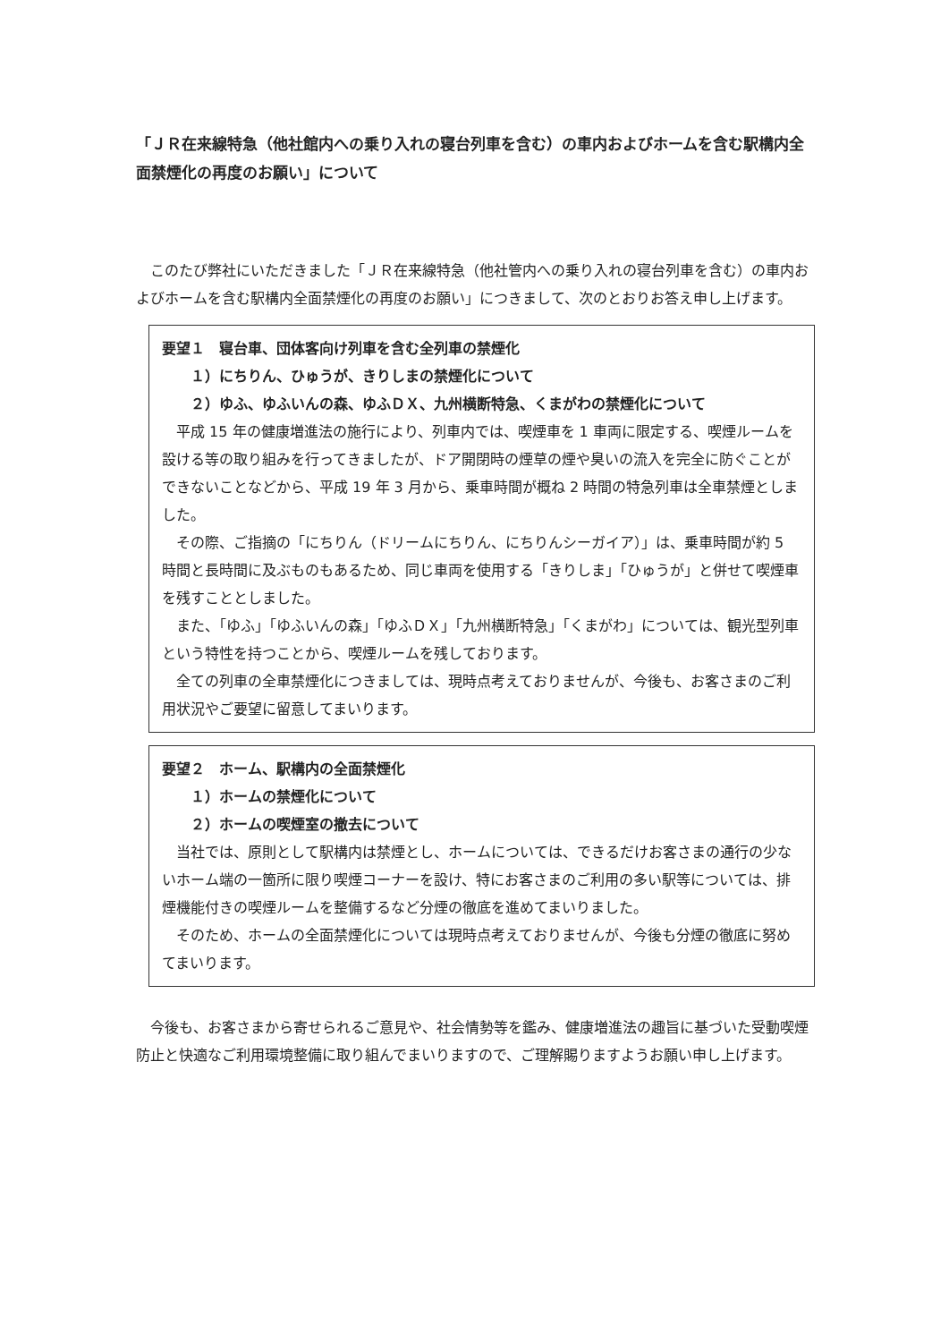「ＪＲ在来線特急（他社館内への乗り入れの寝台列車を含む）の車内およびホームを含む駅構内全面禁煙化の再度のお願い」について
このたび弊社にいただきました「ＪＲ在来線特急（他社管内への乗り入れの寝台列車を含む）の車内およびホームを含む駅構内全面禁煙化の再度のお願い」につきまして、次のとおりお答え申し上げます。
要望１　寝台車、団体客向け列車を含む全列車の禁煙化
１）にちりん、ひゅうが、きりしまの禁煙化について
２）ゆふ、ゆふいんの森、ゆふＤＸ、九州横断特急、くまがわの禁煙化について
平成 15 年の健康増進法の施行により、列車内では、喫煙車を 1 車両に限定する、喫煙ルームを設ける等の取り組みを行ってきましたが、ドア開閉時の煙草の煙や臭いの流入を完全に防ぐことができないことなどから、平成 19 年 3 月から、乗車時間が概ね 2 時間の特急列車は全車禁煙としました。
その際、ご指摘の「にちりん（ドリームにちりん、にちりんシーガイア）」は、乗車時間が約 5 時間と長時間に及ぶものもあるため、同じ車両を使用する「きりしま」「ひゅうが」と併せて喫煙車を残すこととしました。
また、「ゆふ」「ゆふいんの森」「ゆふＤＸ」「九州横断特急」「くまがわ」については、観光型列車という特性を持つことから、喫煙ルームを残しております。
全ての列車の全車禁煙化につきましては、現時点考えておりませんが、今後も、お客さまのご利用状況やご要望に留意してまいります。
要望２　ホーム、駅構内の全面禁煙化
１）ホームの禁煙化について
２）ホームの喫煙室の撤去について
当社では、原則として駅構内は禁煙とし、ホームについては、できるだけお客さまの通行の少ないホーム端の一箇所に限り喫煙コーナーを設け、特にお客さまのご利用の多い駅等については、排煙機能付きの喫煙ルームを整備するなど分煙の徹底を進めてまいりました。
そのため、ホームの全面禁煙化については現時点考えておりませんが、今後も分煙の徹底に努めてまいります。
今後も、お客さまから寄せられるご意見や、社会情勢等を鑑み、健康増進法の趣旨に基づいた受動喫煙防止と快適なご利用環境整備に取り組んでまいりますので、ご理解賜りますようお願い申し上げます。